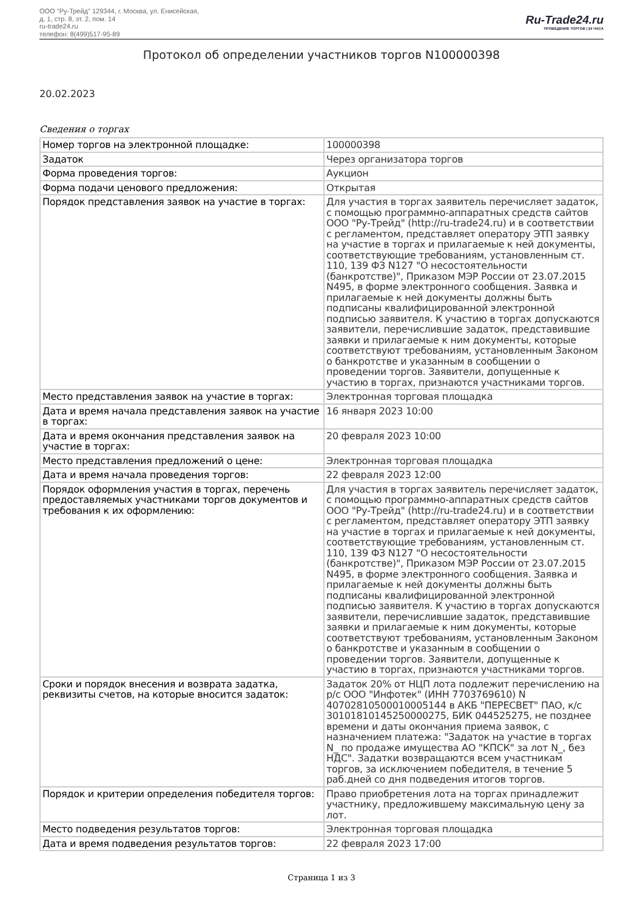ООО "Ру-Трейд" 129344, г. Москва, ул. Енисейская,
д. 1, стр. 8, эт. 2, пом. 14
ru-trade24.ru
телефон: 8(499)517-95-89
Ru-Trade24.ru
ПРОВЕДЕНИЕ ТОРГОВ | 24 ЧАСА
Протокол об определении участников торгов N100000398
20.02.2023
Сведения о торгах
| Номер торгов на электронной площадке: | 100000398 |
| Задаток | Через организатора торгов |
| Форма проведения торгов: | Аукцион |
| Форма подачи ценового предложения: | Открытая |
| Порядок представления заявок на участие в торгах: | Для участия в торгах заявитель перечисляет задаток, с помощью программно-аппаратных средств сайтов ООО "Ру-Трейд" (http://ru-trade24.ru) и в соответствии с регламентом, представляет оператору ЭТП заявку на участие в торгах и прилагаемые к ней документы, соответствующие требованиям, установленным ст. 110, 139 ФЗ N127 "О несостоятельности (банкротстве)", Приказом МЭР России от 23.07.2015 N495, в форме электронного сообщения. Заявка и прилагаемые к ней документы должны быть подписаны квалифицированной электронной подписью заявителя. К участию в торгах допускаются заявители, перечислившие задаток, представившие заявки и прилагаемые к ним документы, которые соответствуют требованиям, установленным Законом о банкротстве и указанным в сообщении о проведении торгов. Заявители, допущенные к участию в торгах, признаются участниками торгов. |
| Место представления заявок на участие в торгах: | Электронная торговая площадка |
| Дата и время начала представления заявок на участие в торгах: | 16 января 2023 10:00 |
| Дата и время окончания представления заявок на участие в торгах: | 20 февраля 2023 10:00 |
| Место представления предложений о цене: | Электронная торговая площадка |
| Дата и время начала проведения торгов: | 22 февраля 2023 12:00 |
| Порядок оформления участия в торгах, перечень предоставляемых участниками торгов документов и требования к их оформлению: | Для участия в торгах заявитель перечисляет задаток, с помощью программно-аппаратных средств сайтов ООО "Ру-Трейд" (http://ru-trade24.ru) и в соответствии с регламентом, представляет оператору ЭТП заявку на участие в торгах и прилагаемые к ней документы, соответствующие требованиям, установленным ст. 110, 139 ФЗ N127 "О несостоятельности (банкротстве)", Приказом МЭР России от 23.07.2015 N495, в форме электронного сообщения. Заявка и прилагаемые к ней документы должны быть подписаны квалифицированной электронной подписью заявителя. К участию в торгах допускаются заявители, перечислившие задаток, представившие заявки и прилагаемые к ним документы, которые соответствуют требованиям, установленным Законом о банкротстве и указанным в сообщении о проведении торгов. Заявители, допущенные к участию в торгах, признаются участниками торгов. |
| Сроки и порядок внесения и возврата задатка, реквизиты счетов, на которые вносится задаток: | Задаток 20% от НЦП лота подлежит перечислению на р/с ООО "Инфотек" (ИНН 7703769610) N 40702810500010005144 в АКБ "ПЕРЕСВЕТ" ПАО, к/с 30101810145250000275, БИК 044525275, не позднее времени и даты окончания приема заявок, с назначением платежа: "Задаток на участие в торгах N_ по продаже имущества АО "КПСК" за лот N_, без НДС". Задатки возвращаются всем участникам торгов, за исключением победителя, в течение 5 раб.дней со дня подведения итогов торгов. |
| Порядок и критерии определения победителя торгов: | Право приобретения лота на торгах принадлежит участнику, предложившему максимальную цену за лот. |
| Место подведения результатов торгов: | Электронная торговая площадка |
| Дата и время подведения результатов торгов: | 22 февраля 2023 17:00 |
Страница 1 из 3